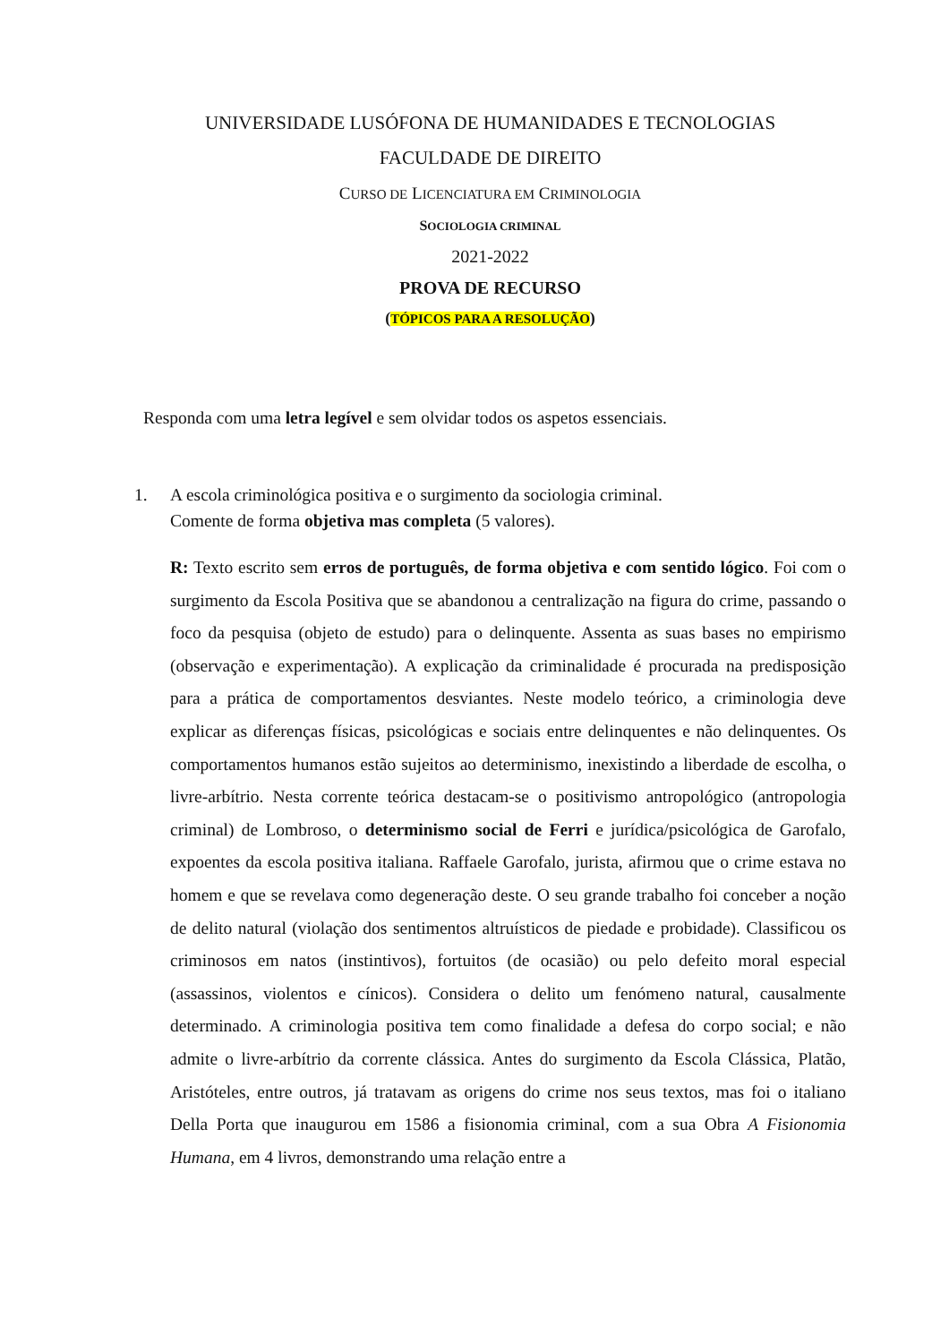UNIVERSIDADE LUSÓFONA DE HUMANIDADES E TECNOLOGIAS
FACULDADE DE DIREITO
CURSO DE LICENCIATURA EM CRIMINOLOGIA
SOCIOLOGIA CRIMINAL
2021-2022
PROVA DE RECURSO
(TÓPICOS PARA A RESOLUÇÃO)
Responda com uma letra legível e sem olvidar todos os aspetos essenciais.
1. A escola criminológica positiva e o surgimento da sociologia criminal.
Comente de forma objetiva mas completa (5 valores).
R: Texto escrito sem erros de português, de forma objetiva e com sentido lógico. Foi com o surgimento da Escola Positiva que se abandonou a centralização na figura do crime, passando o foco da pesquisa (objeto de estudo) para o delinquente. Assenta as suas bases no empirismo (observação e experimentação). A explicação da criminalidade é procurada na predisposição para a prática de comportamentos desviantes. Neste modelo teórico, a criminologia deve explicar as diferenças físicas, psicológicas e sociais entre delinquentes e não delinquentes. Os comportamentos humanos estão sujeitos ao determinismo, inexistindo a liberdade de escolha, o livre-arbítrio. Nesta corrente teórica destacam-se o positivismo antropológico (antropologia criminal) de Lombroso, o determinismo social de Ferri e jurídica/psicológica de Garofalo, expoentes da escola positiva italiana. Raffaele Garofalo, jurista, afirmou que o crime estava no homem e que se revelava como degeneração deste. O seu grande trabalho foi conceber a noção de delito natural (violação dos sentimentos altruísticos de piedade e probidade). Classificou os criminosos em natos (instintivos), fortuitos (de ocasião) ou pelo defeito moral especial (assassinos, violentos e cínicos). Considera o delito um fenómeno natural, causalmente determinado. A criminologia positiva tem como finalidade a defesa do corpo social; e não admite o livre-arbítrio da corrente clássica. Antes do surgimento da Escola Clássica, Platão, Aristóteles, entre outros, já tratavam as origens do crime nos seus textos, mas foi o italiano Della Porta que inaugurou em 1586 a fisionomia criminal, com a sua Obra A Fisionomia Humana, em 4 livros, demonstrando uma relação entre a